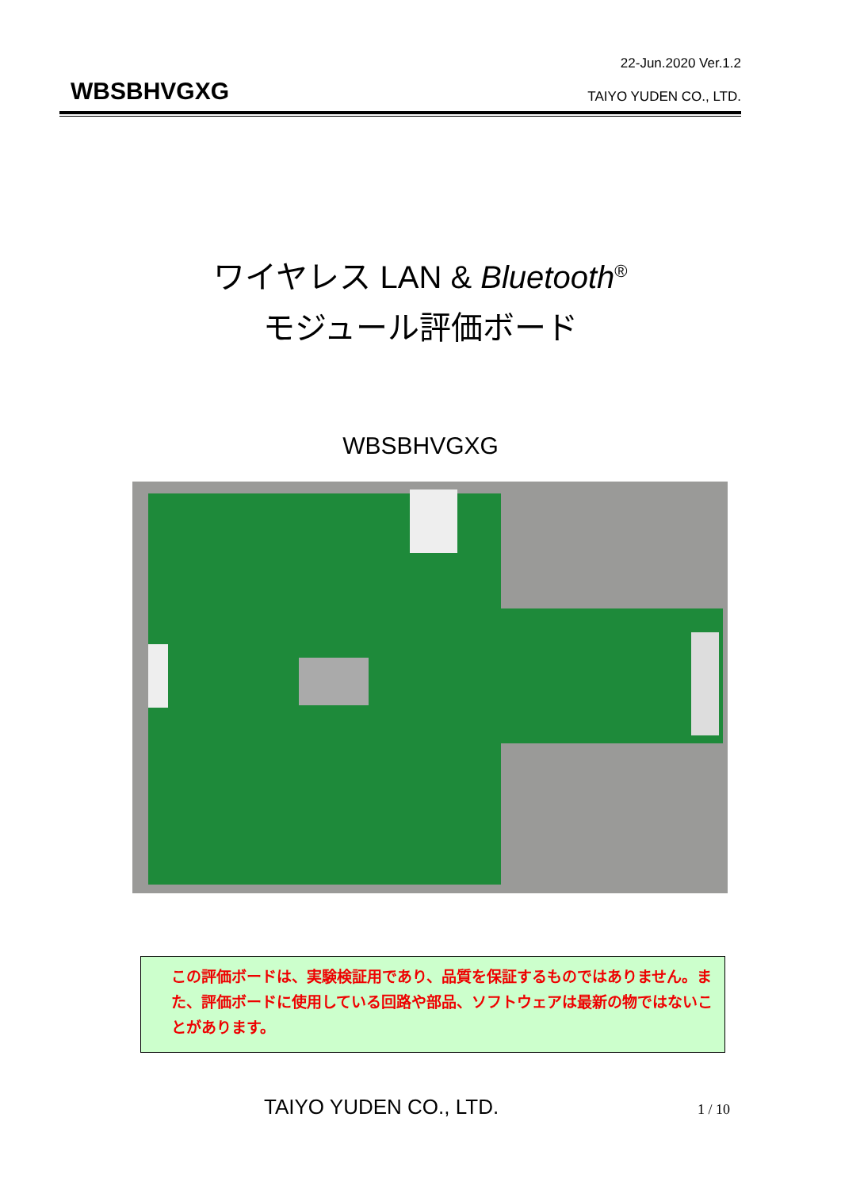22-Jun.2020 Ver.1.2
WBSBHVGXG TAIYO YUDEN CO., LTD.
ワイヤレス LAN & Bluetooth<sup>®</sup>
モジュール評価ボード
WBSBHVGXG
この評価ボードは、実験検証用であり、品質を保証するものではありません。また、評価ボードに使用している回路や部品、ソフトウェアは最新の物ではないことがあります。
TAIYO YUDEN CO., LTD. 1 / 10